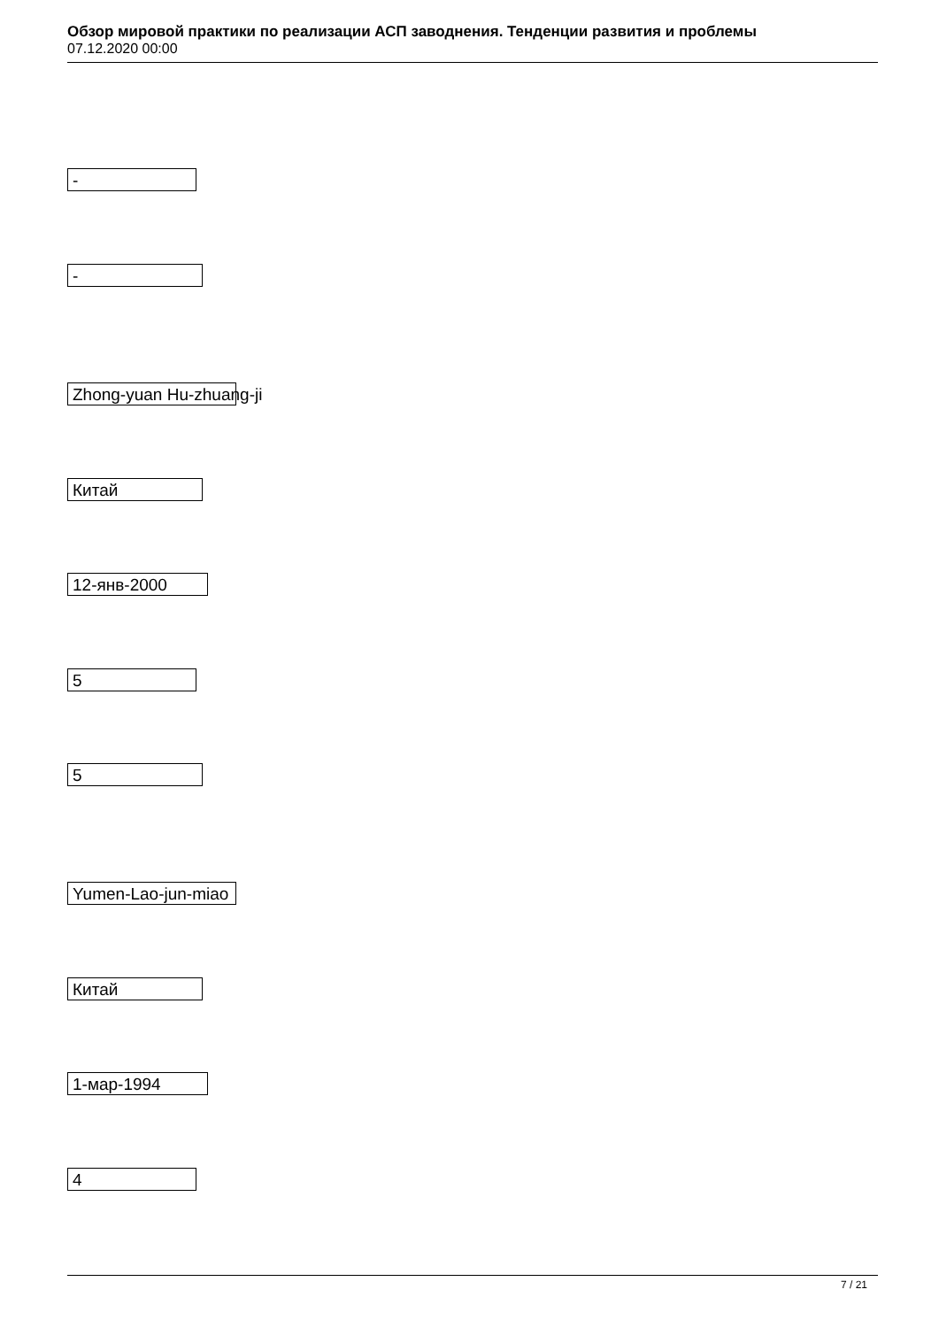Обзор мировой практики по реализации АСП заводнения. Тенденции развития и проблемы
07.12.2020 00:00
-
-
Zhong-yuan Hu-zhuang-ji
Китай
12-янв-2000
5
5
Yumen-Lao-jun-miao
Китай
1-мар-1994
4
7 / 21